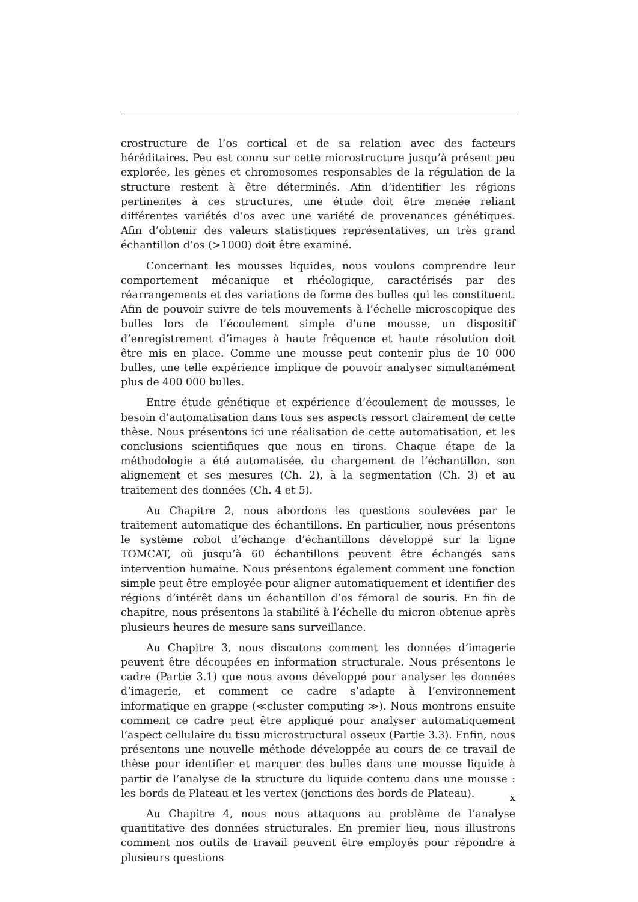crostructure de l’os cortical et de sa relation avec des facteurs héréditaires. Peu est connu sur cette microstructure jusqu’à présent peu explorée, les gènes et chromosomes responsables de la régulation de la structure restent à être déterminés. Afin d’identifier les régions pertinentes à ces structures, une étude doit être menée reliant différentes variétés d’os avec une variété de provenances génétiques. Afin d’obtenir des valeurs statistiques représentatives, un très grand échantillon d’os (>1000) doit être examiné.
Concernant les mousses liquides, nous voulons comprendre leur comportement mécanique et rhéologique, caractérisés par des réarrangements et des variations de forme des bulles qui les constituent. Afin de pouvoir suivre de tels mouvements à l’échelle microscopique des bulles lors de l’écoulement simple d’une mousse, un dispositif d’enregistrement d’images à haute fréquence et haute résolution doit être mis en place. Comme une mousse peut contenir plus de 10 000 bulles, une telle expérience implique de pouvoir analyser simultanément plus de 400 000 bulles.
Entre étude génétique et expérience d’écoulement de mousses, le besoin d’automatisation dans tous ses aspects ressort clairement de cette thèse. Nous présentons ici une réalisation de cette automatisation, et les conclusions scientifiques que nous en tirons. Chaque étape de la méthodologie a été automatisée, du chargement de l’échantillon, son alignement et ses mesures (Ch. 2), à la segmentation (Ch. 3) et au traitement des données (Ch. 4 et 5).
Au Chapitre 2, nous abordons les questions soulevées par le traitement automatique des échantillons. En particulier, nous présentons le système robot d’échange d’échantillons développé sur la ligne TOMCAT, où jusqu’à 60 échantillons peuvent être échangés sans intervention humaine. Nous présentons également comment une fonction simple peut être employée pour aligner automatiquement et identifier des régions d’intérêt dans un échantillon d’os fémoral de souris. En fin de chapitre, nous présentons la stabilité à l’échelle du micron obtenue après plusieurs heures de mesure sans surveillance.
Au Chapitre 3, nous discutons comment les données d’imagerie peuvent être découpées en information structurale. Nous présentons le cadre (Partie 3.1) que nous avons développé pour analyser les données d’imagerie, et comment ce cadre s’adapte à l’environnement informatique en grappe (≪cluster computing ≫). Nous montrons ensuite comment ce cadre peut être appliqué pour analyser automatiquement l’aspect cellulaire du tissu microstructural osseux (Partie 3.3). Enfin, nous présentons une nouvelle méthode développée au cours de ce travail de thèse pour identifier et marquer des bulles dans une mousse liquide à partir de l’analyse de la structure du liquide contenu dans une mousse : les bords de Plateau et les vertex (jonctions des bords de Plateau).
Au Chapitre 4, nous nous attaquons au problème de l’analyse quantitative des données structurales. En premier lieu, nous illustrons comment nos outils de travail peuvent être employés pour répondre à plusieurs questions
x